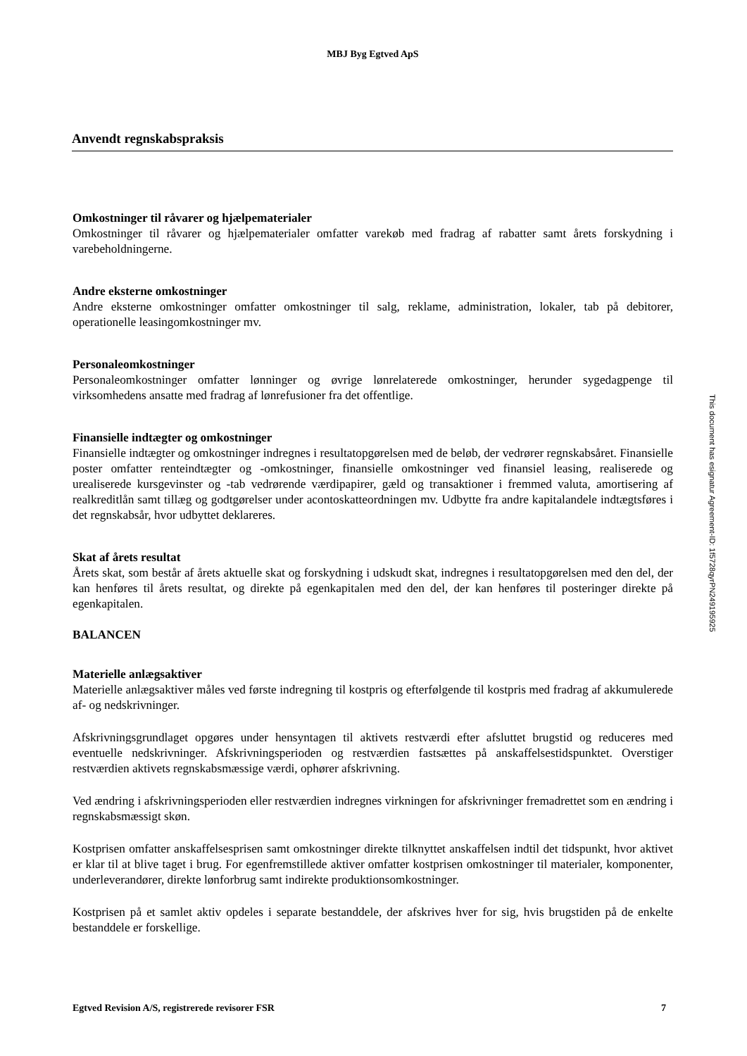MBJ Byg Egtved ApS
Anvendt regnskabspraksis
Omkostninger til råvarer og hjælpematerialer
Omkostninger til råvarer og hjælpematerialer omfatter varekøb med fradrag af rabatter samt årets forskydning i varebeholdningerne.
Andre eksterne omkostninger
Andre eksterne omkostninger omfatter omkostninger til salg, reklame, administration, lokaler, tab på debitorer, operationelle leasingomkostninger mv.
Personaleomkostninger
Personaleomkostninger omfatter lønninger og øvrige lønrelaterede omkostninger, herunder sygedagpenge til virksomhedens ansatte med fradrag af lønrefusioner fra det offentlige.
Finansielle indtægter og omkostninger
Finansielle indtægter og omkostninger indregnes i resultatopgørelsen med de beløb, der vedrører regnskabsåret. Finansielle poster omfatter renteindtægter og -omkostninger, finansielle omkostninger ved finansiel leasing, realiserede og urealiserede kursgevinster og -tab vedrørende værdipapirer, gæld og transaktioner i fremmed valuta, amortisering af realkreditlån samt tillæg og godtgørelser under acontoskatteordningen mv. Udbytte fra andre kapitalandele indtægtsføres i det regnskabsår, hvor udbyttet deklareres.
Skat af årets resultat
Årets skat, som består af årets aktuelle skat og forskydning i udskudt skat, indregnes i resultatopgørelsen med den del, der kan henføres til årets resultat, og direkte på egenkapitalen med den del, der kan henføres til posteringer direkte på egenkapitalen.
BALANCEN
Materielle anlægsaktiver
Materielle anlægsaktiver måles ved første indregning til kostpris og efterfølgende til kostpris med fradrag af akkumulerede af- og nedskrivninger.
Afskrivningsgrundlaget opgøres under hensyntagen til aktivets restværdi efter afsluttet brugstid og reduceres med eventuelle nedskrivninger. Afskrivningsperioden og restværdien fastsættes på anskaffelsestidspunktet. Overstiger restværdien aktivets regnskabsmæssige værdi, ophører afskrivning.
Ved ændring i afskrivningsperioden eller restværdien indregnes virkningen for afskrivninger fremadrettet som en ændring i regnskabsmæssigt skøn.
Kostprisen omfatter anskaffelsesprisen samt omkostninger direkte tilknyttet anskaffelsen indtil det tidspunkt, hvor aktivet er klar til at blive taget i brug. For egenfremstillede aktiver omfatter kostprisen omkostninger til materialer, komponenter, underleverandører, direkte lønforbrug samt indirekte produktionsomkostninger.
Kostprisen på et samlet aktiv opdeles i separate bestanddele, der afskrives hver for sig, hvis brugstiden på de enkelte bestanddele er forskellige.
Egtved Revision A/S, registrerede revisorer FSR 7
This document has esignatur Agreement-ID: 1f5728qyrPN249195925